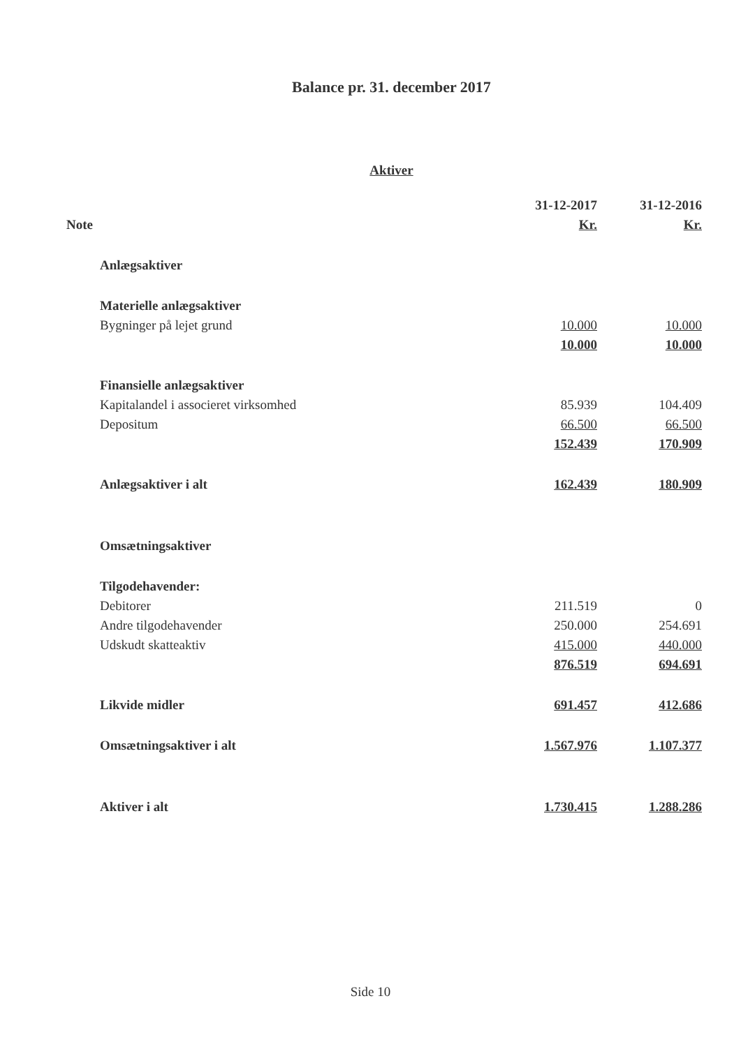Balance pr. 31. december 2017
Aktiver
| | | 31-12-2017 | 31-12-2016 |
| Note | | Kr. | Kr. |
| | Anlægsaktiver | | |
| | Materielle anlægsaktiver | | |
| | Bygninger på lejet grund | 10.000 | 10.000 |
| | | 10.000 | 10.000 |
| | Finansielle anlægsaktiver | | |
| | Kapitalandel i associeret virksomhed | 85.939 | 104.409 |
| | Depositum | 66.500 | 66.500 |
| | | 152.439 | 170.909 |
| | Anlægsaktiver i alt | 162.439 | 180.909 |
| | Omsætningsaktiver | | |
| | Tilgodehavender: | | |
| | Debitorer | 211.519 | 0 |
| | Andre tilgodehavender | 250.000 | 254.691 |
| | Udskudt skatteaktiv | 415.000 | 440.000 |
| | | 876.519 | 694.691 |
| | Likvide midler | 691.457 | 412.686 |
| | Omsætningsaktiver i alt | 1.567.976 | 1.107.377 |
| | Aktiver i alt | 1.730.415 | 1.288.286 |
Side 10